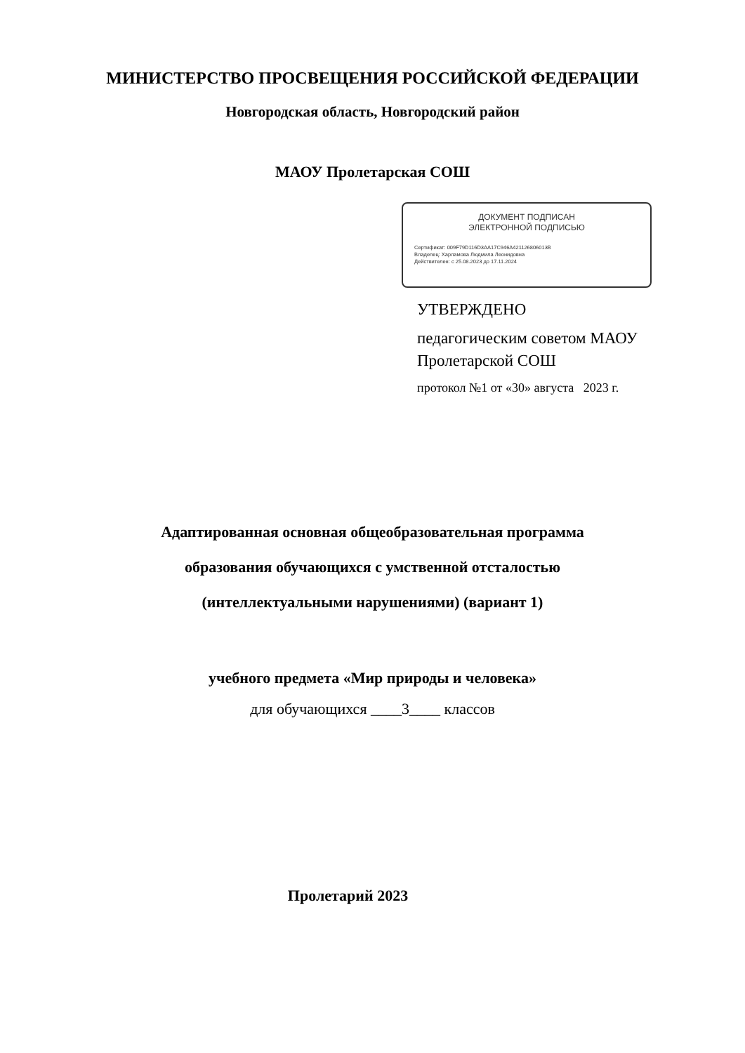МИНИСТЕРСТВО ПРОСВЕЩЕНИЯ РОССИЙСКОЙ ФЕДЕРАЦИИ
Новгородская область, Новгородский район
МАОУ Пролетарская СОШ
ДОКУМЕНТ ПОДПИСАН
ЭЛЕКТРОННОЙ ПОДПИСЬЮ
Сертификат: 009F79D116D3AA17C946A421126806013B
Владелец: Харламова Людмила Леонидовна
Действителен: с 25.08.2023 до 17.11.2024
УТВЕРЖДЕНО
педагогическим советом МАОУ
Пролетарской СОШ
протокол №1 от «30» августа 2023 г.
Адаптированная основная общеобразовательная программа
образования обучающихся с умственной отсталостью
(интеллектуальными нарушениями) (вариант 1)
учебного предмета «Мир природы и человека»
для обучающихся ____3____ классов
Пролетарий 2023